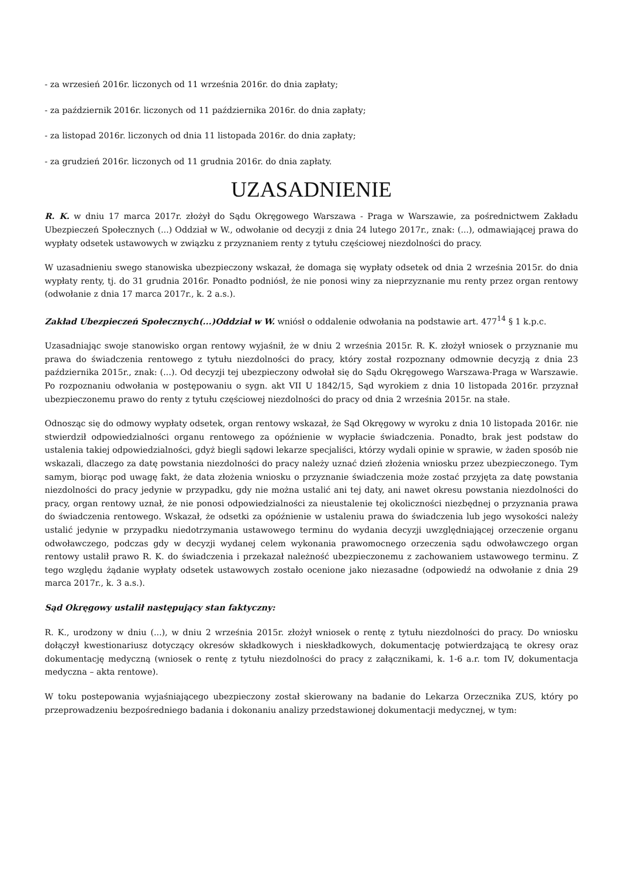- za wrzesień 2016r. liczonych od 11 września 2016r. do dnia zapłaty;
- za październik 2016r. liczonych od 11 października 2016r. do dnia zapłaty;
- za listopad 2016r. liczonych od dnia 11 listopada 2016r. do dnia zapłaty;
- za grudzień 2016r. liczonych od 11 grudnia 2016r. do dnia zapłaty.
UZASADNIENIE
R. K. w dniu 17 marca 2017r. złożył do Sądu Okręgowego Warszawa - Praga w Warszawie, za pośrednictwem Zakładu Ubezpieczeń Społecznych (...) Oddział w W., odwołanie od decyzji z dnia 24 lutego 2017r., znak: (...), odmawiającej prawa do wypłaty odsetek ustawowych w związku z przyznaniem renty z tytułu częściowej niezdolności do pracy.
W uzasadnieniu swego stanowiska ubezpieczony wskazał, że domaga się wypłaty odsetek od dnia 2 września 2015r. do dnia wypłaty renty, tj. do 31 grudnia 2016r. Ponadto podniósł, że nie ponosi winy za nieprzyznanie mu renty przez organ rentowy (odwołanie z dnia 17 marca 2017r., k. 2 a.s.).
Zakład Ubezpieczeń Społecznych(...)Oddział w W. wniósł o oddalenie odwołania na podstawie art. 477<sup>14</sup> § 1 k.p.c.
Uzasadniając swoje stanowisko organ rentowy wyjaśnił, że w dniu 2 września 2015r. R. K. złożył wniosek o przyznanie mu prawa do świadczenia rentowego z tytułu niezdolności do pracy, który został rozpoznany odmownie decyzją z dnia 23 października 2015r., znak: (...). Od decyzji tej ubezpieczony odwołał się do Sądu Okręgowego Warszawa-Praga w Warszawie. Po rozpoznaniu odwołania w postępowaniu o sygn. akt VII U 1842/15, Sąd wyrokiem z dnia 10 listopada 2016r. przyznał ubezpieczonemu prawo do renty z tytułu częściowej niezdolności do pracy od dnia 2 września 2015r. na stałe.
Odnosząc się do odmowy wypłaty odsetek, organ rentowy wskazał, że Sąd Okręgowy w wyroku z dnia 10 listopada 2016r. nie stwierdził odpowiedzialności organu rentowego za opóźnienie w wypłacie świadczenia. Ponadto, brak jest podstaw do ustalenia takiej odpowiedzialności, gdyż biegli sądowi lekarze specjaliści, którzy wydali opinie w sprawie, w żaden sposób nie wskazali, dlaczego za datę powstania niezdolności do pracy należy uznać dzień złożenia wniosku przez ubezpieczonego. Tym samym, biorąc pod uwagę fakt, że data złożenia wniosku o przyznanie świadczenia może zostać przyjęta za datę powstania niezdolności do pracy jedynie w przypadku, gdy nie można ustalić ani tej daty, ani nawet okresu powstania niezdolności do pracy, organ rentowy uznał, że nie ponosi odpowiedzialności za nieustalenie tej okoliczności niezbędnej o przyznania prawa do świadczenia rentowego. Wskazał, że odsetki za opóźnienie w ustaleniu prawa do świadczenia lub jego wysokości należy ustalić jedynie w przypadku niedotrzymania ustawowego terminu do wydania decyzji uwzględniającej orzeczenie organu odwoławczego, podczas gdy w decyzji wydanej celem wykonania prawomocnego orzeczenia sądu odwoławczego organ rentowy ustalił prawo R. K. do świadczenia i przekazał należność ubezpieczonemu z zachowaniem ustawowego terminu. Z tego względu żądanie wypłaty odsetek ustawowych zostało ocenione jako niezasadne (odpowiedź na odwołanie z dnia 29 marca 2017r., k. 3 a.s.).
Sąd Okręgowy ustalił następujący stan faktyczny:
R. K., urodzony w dniu (...), w dniu 2 września 2015r. złożył wniosek o rentę z tytułu niezdolności do pracy. Do wniosku dołączył kwestionariusz dotyczący okresów składkowych i nieskładkowych, dokumentację potwierdzającą te okresy oraz dokumentację medyczną (wniosek o rentę z tytułu niezdolności do pracy z załącznikami, k. 1-6 a.r. tom IV, dokumentacja medyczna – akta rentowe).
W toku postepowania wyjaśniającego ubezpieczony został skierowany na badanie do Lekarza Orzecznika ZUS, który po przeprowadzeniu bezpośredniego badania i dokonaniu analizy przedstawionej dokumentacji medycznej, w tym: